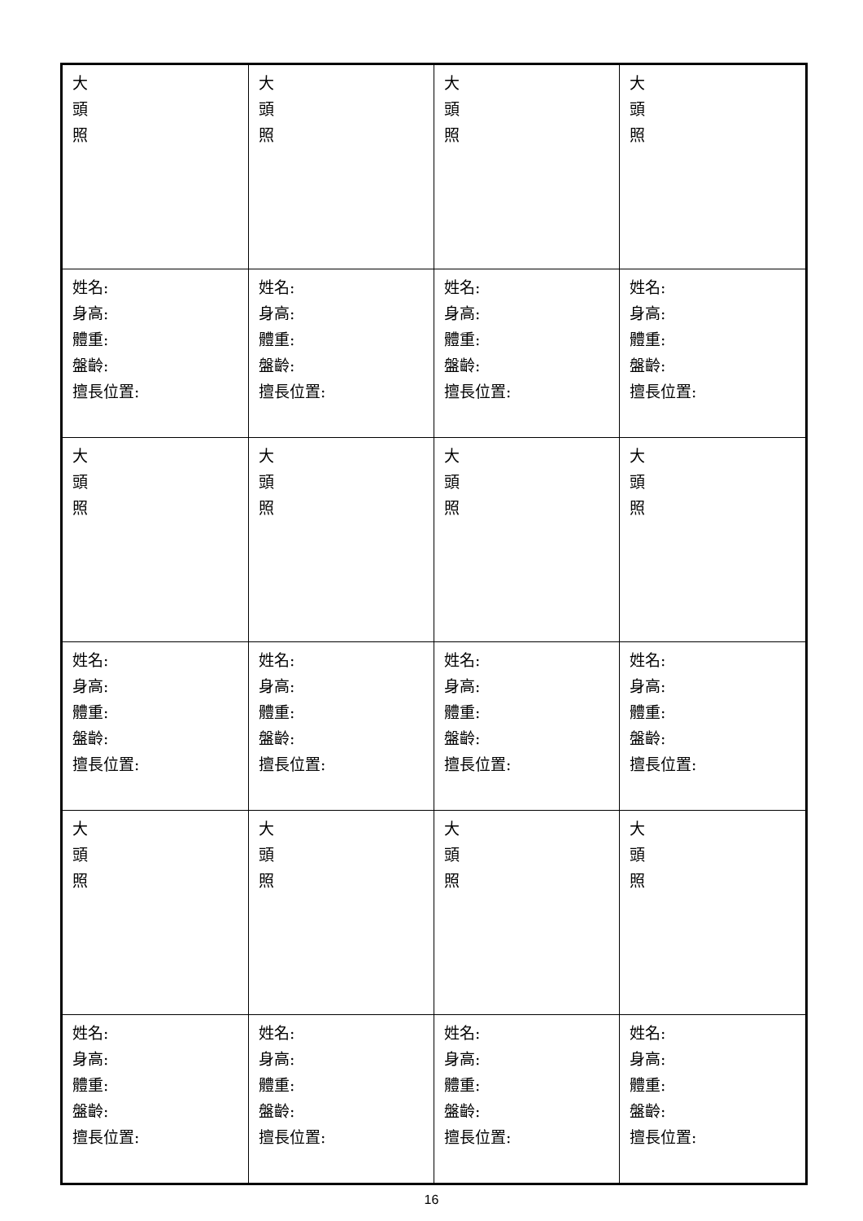| 大 頭 照 | 大 頭 照 | 大 頭 照 | 大 頭 照 |
| 姓名: 身高: 體重: 盤齡: 擅長位置: | 姓名: 身高: 體重: 盤齡: 擅長位置: | 姓名: 身高: 體重: 盤齡: 擅長位置: | 姓名: 身高: 體重: 盤齡: 擅長位置: |
| 大 頭 照 | 大 頭 照 | 大 頭 照 | 大 頭 照 |
| 姓名: 身高: 體重: 盤齡: 擅長位置: | 姓名: 身高: 體重: 盤齡: 擅長位置: | 姓名: 身高: 體重: 盤齡: 擅長位置: | 姓名: 身高: 體重: 盤齡: 擅長位置: |
| 大 頭 照 | 大 頭 照 | 大 頭 照 | 大 頭 照 |
| 姓名: 身高: 體重: 盤齡: 擅長位置: | 姓名: 身高: 體重: 盤齡: 擅長位置: | 姓名: 身高: 體重: 盤齡: 擅長位置: | 姓名: 身高: 體重: 盤齡: 擅長位置: |
16